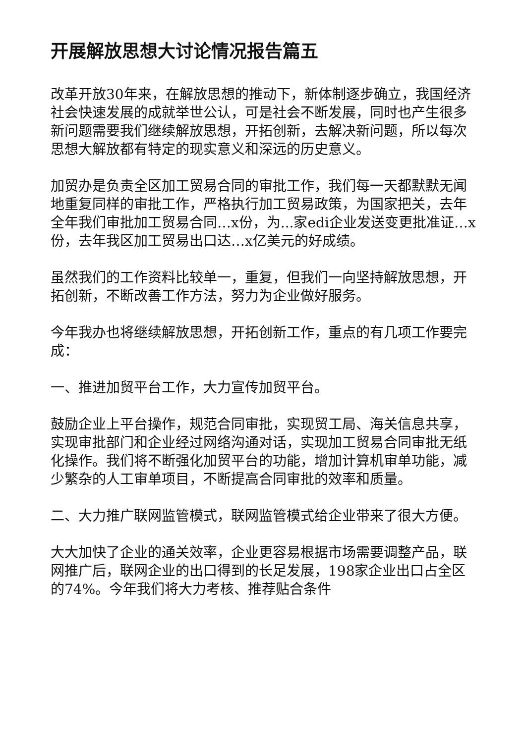开展解放思想大讨论情况报告篇五
改革开放30年来，在解放思想的推动下，新体制逐步确立，我国经济社会快速发展的成就举世公认，可是社会不断发展，同时也产生很多新问题需要我们继续解放思想，开拓创新，去解决新问题，所以每次思想大解放都有特定的现实意义和深远的历史意义。
加贸办是负责全区加工贸易合同的审批工作，我们每一天都默默无闻地重复同样的审批工作，严格执行加工贸易政策，为国家把关，去年全年我们审批加工贸易合同…x份，为...家edi企业发送变更批准证…x份，去年我区加工贸易出口达…x亿美元的好成绩。
虽然我们的工作资料比较单一，重复，但我们一向坚持解放思想，开拓创新，不断改善工作方法，努力为企业做好服务。
今年我办也将继续解放思想，开拓创新工作，重点的有几项工作要完成：
一、推进加贸平台工作，大力宣传加贸平台。
鼓励企业上平台操作，规范合同审批，实现贸工局、海关信息共享，实现审批部门和企业经过网络沟通对话，实现加工贸易合同审批无纸化操作。我们将不断强化加贸平台的功能，增加计算机审单功能，减少繁杂的人工审单项目，不断提高合同审批的效率和质量。
二、大力推广联网监管模式，联网监管模式给企业带来了很大方便。
大大加快了企业的通关效率，企业更容易根据市场需要调整产品，联网推广后，联网企业的出口得到的长足发展，198家企业出口占全区的74%。今年我们将大力考核、推荐贴合条件